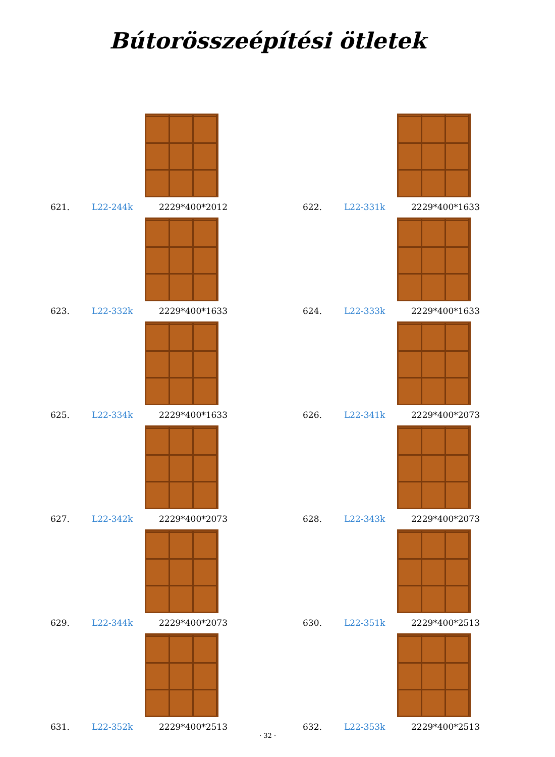Bútorösszeépítési ötletek
621. L22-244k 2229*400*2012
622. L22-331k 2229*400*1633
623. L22-332k 2229*400*1633
624. L22-333k 2229*400*1633
625. L22-334k 2229*400*1633
626. L22-341k 2229*400*2073
627. L22-342k 2229*400*2073
628. L22-343k 2229*400*2073
629. L22-344k 2229*400*2073
630. L22-351k 2229*400*2513
631. L22-352k 2229*400*2513
632. L22-353k 2229*400*2513
· 32 ·